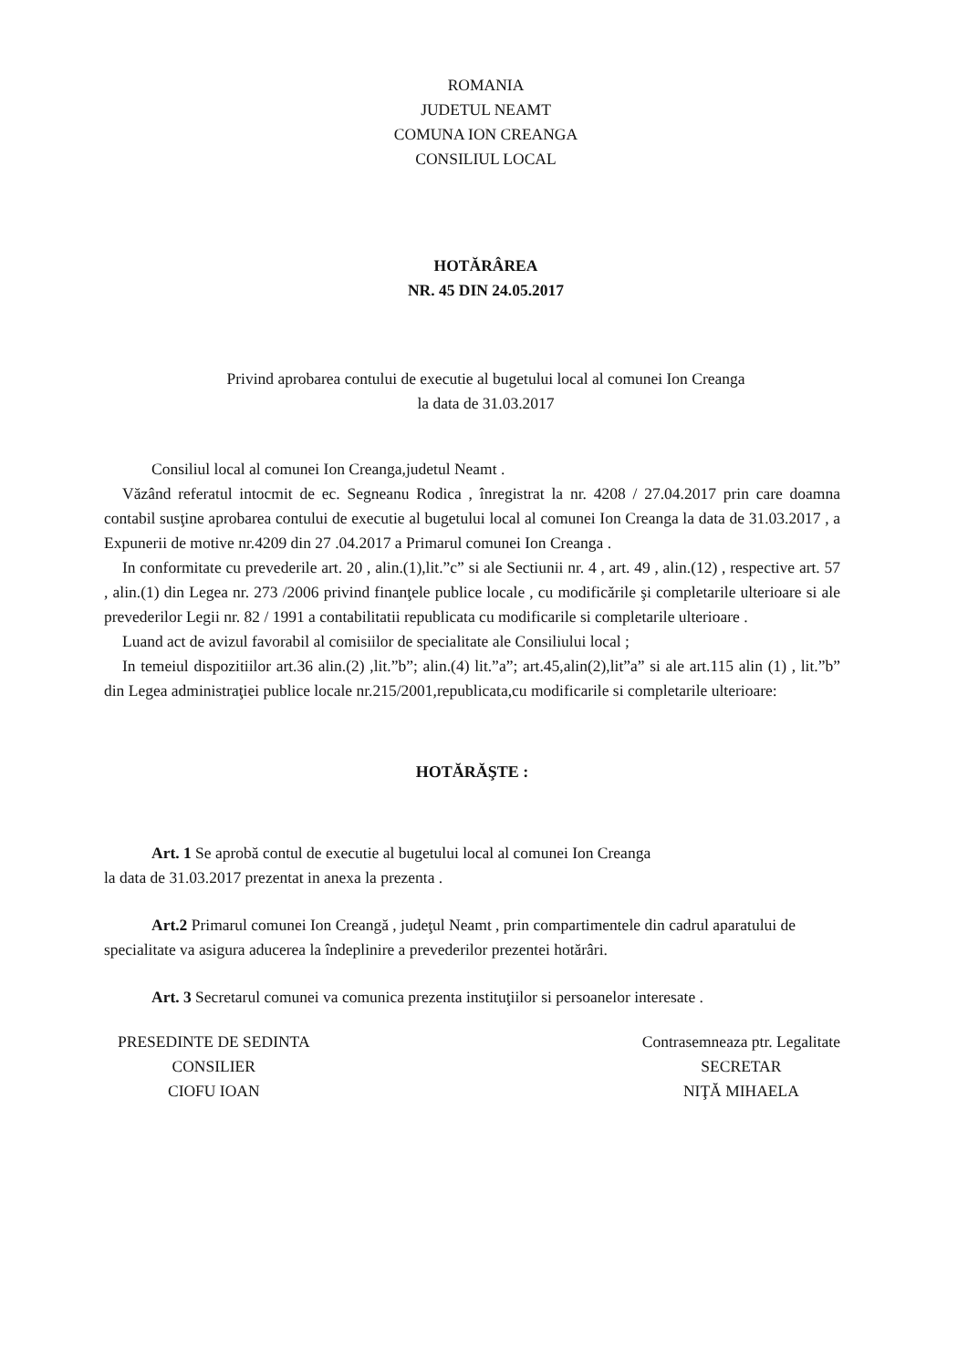ROMANIA
JUDETUL NEAMT
COMUNA ION CREANGA
CONSILIUL LOCAL
HOTĂRÂREA
NR. 45 DIN 24.05.2017
Privind aprobarea contului de executie al bugetului local al comunei Ion Creanga
la data de 31.03.2017
Consiliul local al comunei Ion Creanga,judetul Neamt .
Văzând referatul intocmit de ec. Segneanu Rodica , înregistrat la nr. 4208 / 27.04.2017 prin care doamna contabil susţine aprobarea contului de executie al bugetului local al comunei Ion Creanga la data de 31.03.2017 , a Expunerii de motive nr.4209 din 27 .04.2017 a Primarul comunei Ion Creanga .
In conformitate cu prevederile art. 20 , alin.(1),lit.”c” si ale Sectiunii nr. 4 , art. 49 , alin.(12) , respective art. 57 , alin.(1) din Legea nr. 273 /2006 privind finanţele publice locale , cu modificările şi completarile ulterioare si ale prevederilor Legii nr. 82 / 1991 a contabilitatii republicata cu modificarile si completarile ulterioare .
Luand act de avizul favorabil al comisiilor de specialitate ale Consiliului local ;
In temeiul dispozitiilor art.36 alin.(2) ,lit.”b”; alin.(4) lit.”a”; art.45,alin(2),lit”a” si ale art.115 alin (1) , lit.”b” din Legea administraţiei publice locale nr.215/2001,republicata,cu modificarile si completarile ulterioare:
HOTĂRĂŞTE :
Art. 1 Se aprobă contul de executie al bugetului local al comunei Ion Creanga
la data de 31.03.2017 prezentat in anexa la prezenta .
Art.2 Primarul comunei Ion Creangă , judeţul Neamt , prin compartimentele din cadrul aparatului de specialitate va asigura aducerea la îndeplinire a prevederilor prezentei hotărâri.
Art. 3 Secretarul comunei va comunica prezenta instituţiilor si persoanelor interesate .
PRESEDINTE DE SEDINTA
CONSILIER
CIOFU IOAN
Contrasemneaza ptr. Legalitate
SECRETAR
NIŢĂ MIHAELA